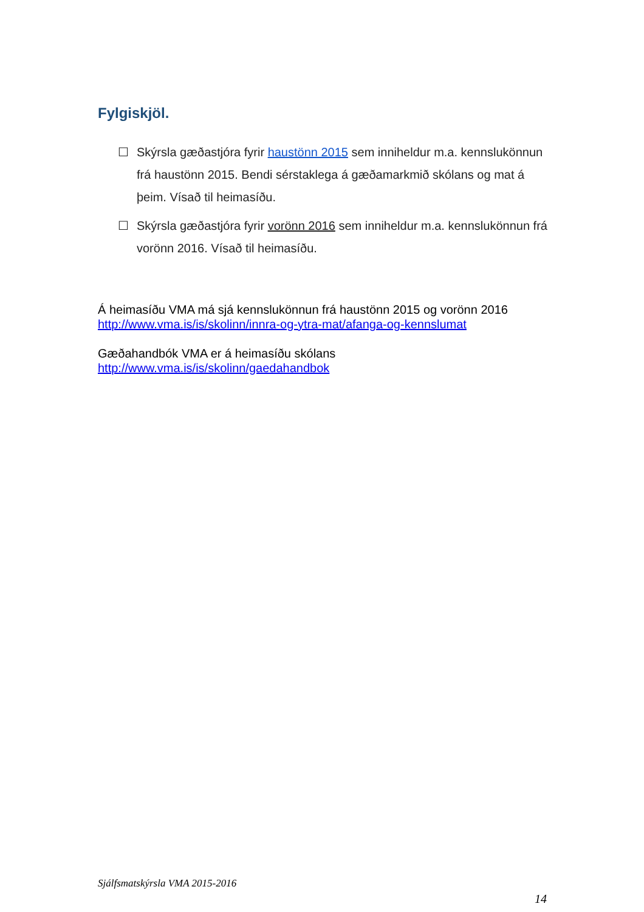Fylgiskjöl.
☐ Skýrsla gæðastjóra fyrir haustönn 2015 sem inniheldur m.a. kennslukönnun frá haustönn 2015. Bendi sérstaklega á gæðamarkmið skólans og mat á þeim. Vísað til heimasíðu.
☐ Skýrsla gæðastjóra fyrir vorönn 2016 sem inniheldur m.a. kennslukönnun frá vorönn 2016. Vísað til heimasíðu.
Á heimasíðu VMA má sjá kennslukönnun frá haustönn 2015 og vorönn 2016
http://www.vma.is/is/skolinn/innra-og-ytra-mat/afanga-og-kennslumat
Gæðahandbók VMA er á heimasíðu skólans
http://www.vma.is/is/skolinn/gaedahandbok
Sjálfsmatskýrsla VMA 2015-2016
14